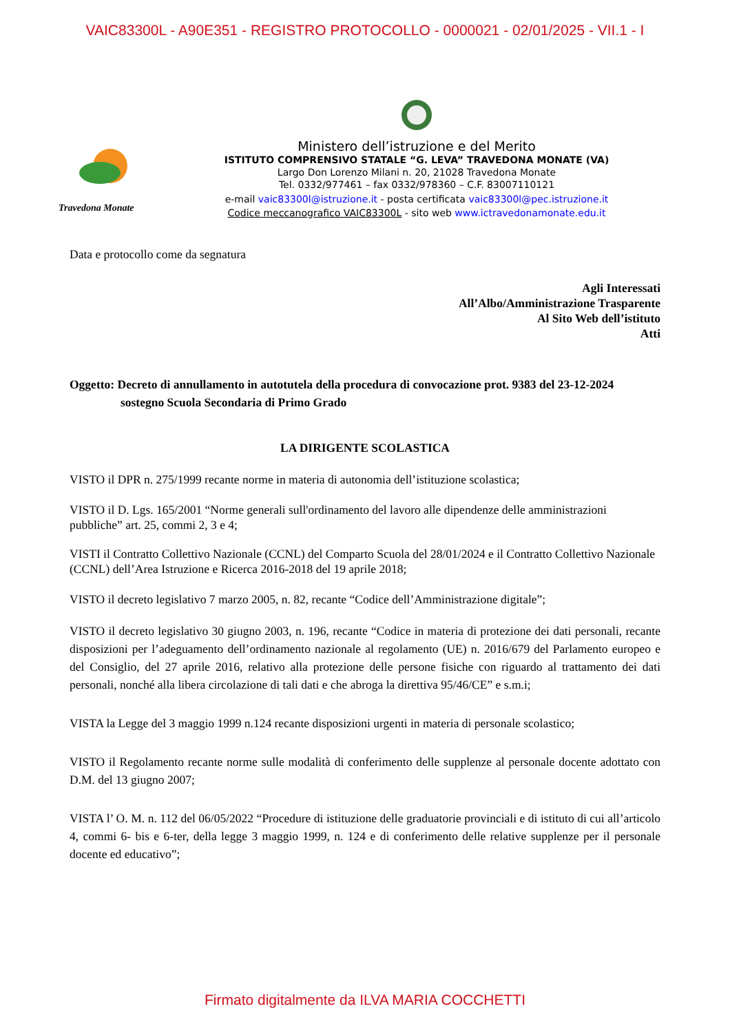VAIC83300L - A90E351 - REGISTRO PROTOCOLLO - 0000021 - 02/01/2025 - VII.1 - I
Travedona Monate
Ministero dell’istruzione e del Merito
ISTITUTO COMPRENSIVO STATALE “G. LEVA” TRAVEDONA MONATE (VA)
Largo Don Lorenzo Milani n. 20, 21028 Travedona Monate
Tel. 0332/977461 – fax 0332/978360 – C.F. 83007110121
e-mail vaic83300l@istruzione.it - posta certificata vaic83300l@pec.istruzione.it
Codice meccanografico VAIC83300L - sito web www.ictravedonamonate.edu.it
Data e protocollo come da segnatura
Agli Interessati
All’Albo/Amministrazione Trasparente
Al Sito Web dell’istituto
Atti
Oggetto: Decreto di annullamento in autotutela della procedura di convocazione prot. 9383 del 23-12-2024
sostegno Scuola Secondaria di Primo Grado
LA DIRIGENTE SCOLASTICA
VISTO il DPR n. 275/1999 recante norme in materia di autonomia dell’istituzione scolastica;
VISTO il D. Lgs. 165/2001 “Norme generali sull'ordinamento del lavoro alle dipendenze delle amministrazioni pubbliche” art. 25, commi 2, 3 e 4;
VISTI il Contratto Collettivo Nazionale (CCNL) del Comparto Scuola del 28/01/2024 e il Contratto Collettivo Nazionale (CCNL) dell’Area Istruzione e Ricerca 2016-2018 del 19 aprile 2018;
VISTO il decreto legislativo 7 marzo 2005, n. 82, recante “Codice dell’Amministrazione digitale”;
VISTO il decreto legislativo 30 giugno 2003, n. 196, recante “Codice in materia di protezione dei dati personali, recante disposizioni per l’adeguamento dell’ordinamento nazionale al regolamento (UE) n. 2016/679 del Parlamento europeo e del Consiglio, del 27 aprile 2016, relativo alla protezione delle persone fisiche con riguardo al trattamento dei dati personali, nonché alla libera circolazione di tali dati e che abroga la direttiva 95/46/CE” e s.m.i;
VISTA la Legge del 3 maggio 1999 n.124 recante disposizioni urgenti in materia di personale scolastico;
VISTO il Regolamento recante norme sulle modalità di conferimento delle supplenze al personale docente adottato con D.M. del 13 giugno 2007;
VISTA l’ O. M. n. 112 del 06/05/2022 “Procedure di istituzione delle graduatorie provinciali e di istituto di cui all’articolo 4, commi 6- bis e 6-ter, della legge 3 maggio 1999, n. 124 e di conferimento delle relative supplenze per il personale docente ed educativo”;
Firmato digitalmente da ILVA MARIA COCCHETTI